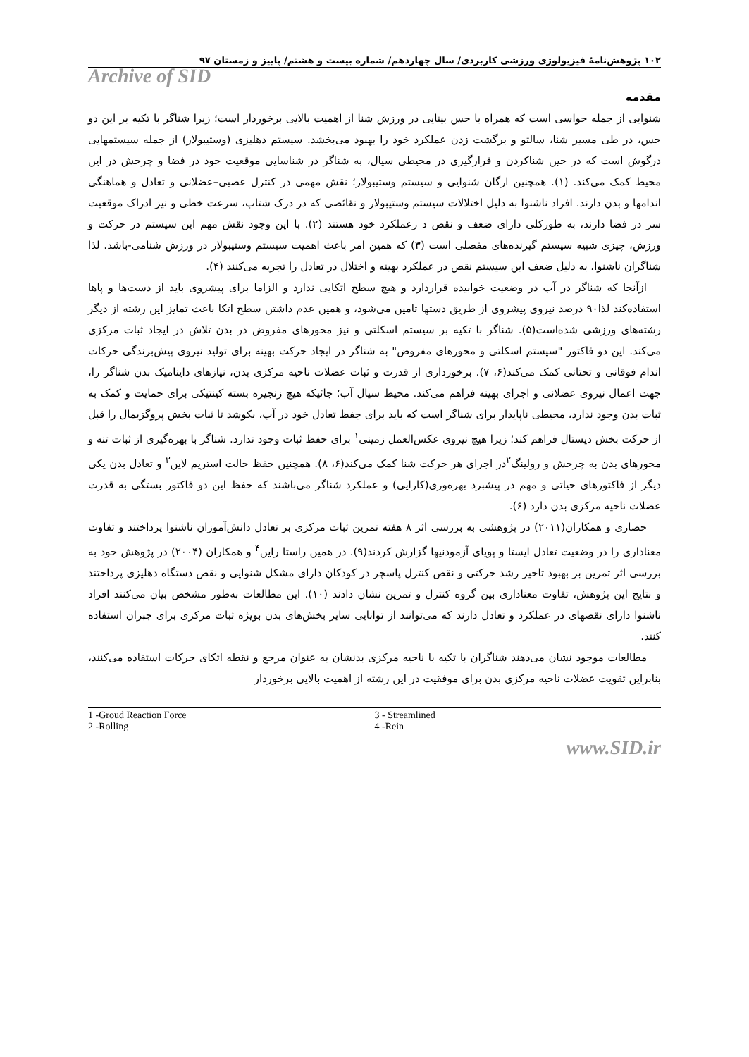۱۰۲ پژوهش‌نامهٔ فیزیولوژی ورزشی کاربردی/ سال چهاردهم/ شماره بیست و هشتم/ پاییز و زمستان ۹۷
Archive of SID
مقدمه
شنوایی از جمله حواسی است که همراه با حس بینایی در ورزش شنا از اهمیت بالایی برخوردار است؛ زیرا شناگر با تکیه بر این دو حس، در طی مسیر شنا، سالتو و برگشت زدن عملکرد خود را بهبود می‌بخشد. سیستم دهلیزی (وستیبولار) از جمله سیستمهایی درگوش است که در حین شناکردن و قرارگیری در محیطی سیال، به شناگر در شناسایی موقعیت خود در فضا و چرخش در این محیط کمک می‌کند. (۱). همچنین ارگان شنوایی و سیستم وستیبولار؛ نقش مهمی در کنترل عصبی–عضلانی و تعادل و هماهنگی اندامها و بدن دارند. افراد ناشنوا به دلیل اختلالات سیستم وستیبولار و نقائصی که در درک شتاب، سرعت خطی و نیز ادراک موقعیت سر در فضا دارند، به طورکلی دارای ضعف و نقص د رعملکرد خود هستند (۲). با این وجود نقش مهم این سیستم در حرکت و ورزش، چیزی شبیه سیستم گیرنده‌های مفصلی است (۳) که همین امر باعث اهمیت سیستم وستیبولار در ورزش شنامی-باشد. لذا شناگران ناشنوا، به دلیل ضعف این سیستم نقص در عملکرد بهینه و اختلال در تعادل را تجربه می‌کنند (۴).
ازآنجا که شناگر در آب در وضعیت خوابیده قراردارد و هیچ سطح اتکایی ندارد و الزاما برای پیشروی باید از دست‌ها و پاها استفاده‌کند لذا۹۰ درصد نیروی پیشروی از طریق دستها تامین می‌شود، و همین عدم داشتن سطح اتکا باعث تمایز این رشته از دیگر رشته‌های ورزشی شده‌است(۵). شناگر با تکیه بر سیستم اسکلتی و نیز محورهای مفروض در بدن تلاش در ایجاد ثبات مرکزی می‌کند. این دو فاکتور "سیستم اسکلتی و محورهای مفروض" به شناگر در ایجاد حرکت بهینه برای تولید نیروی پیش‌برندگی حرکات اندام فوقانی و تحتانی کمک می‌کند(۶، ۷). برخورداری از قدرت و ثبات عضلات ناحیه مرکزی بدن، نیازهای داینامیک بدن شناگر را، جهت اعمال نیروی عضلانی و اجرای بهینه فراهم می‌کند. محیط سیال آب؛ جائیکه هیچ زنجیره بسته کینتیکی برای حمایت و کمک به ثبات بدن وجود ندارد، محیطی ناپایدار برای شناگر است که باید برای جفظ تعادل خود در آب، بکوشد تا ثبات بخش پروگزیمال را قبل از حرکت بخش دیستال فراهم کند؛ زیرا هیچ نیروی عکس‌العمل زمینی<sup>۱</sup> برای حفظ ثبات وجود ندارد. شناگر با بهره‌گیری از ثبات تنه و محورهای بدن به چرخش و رولینگ<sup>۲</sup>در اجرای هر حرکت شنا کمک می‌کند(۶، ۸). همچنین حفظ حالت استریم لاین<sup>۳</sup> و تعادل بدن یکی دیگر از فاکتورهای حیاتی و مهم در پیشبرد بهره‌وری(کارایی) و عملکرد شناگر می‌باشند که حفظ این دو فاکتور بستگی به قدرت عضلات ناحیه مرکزی بدن دارد (۶).
حصاری و همکاران(۲۰۱۱) در پژوهشی به بررسی اثر ۸ هفته تمرین ثبات مرکزی بر تعادل دانش‌آموزان ناشنوا پرداختند و تفاوت معناداری را در وضعیت تعادل ایستا و پویای آزمودنیها گزارش کردند(۹). در همین راستا راین<sup>۴</sup> و همکاران (۲۰۰۴) در پژوهش خود به بررسی اثر تمرین بر بهبود تاخیر رشد حرکتی و نقص کنترل پاسچر در کودکان دارای مشکل شنوایی و نقص دستگاه دهلیزی پرداختند و نتایج این پژوهش، تفاوت معناداری بین گروه کنترل و تمرین نشان دادند (۱۰). این مطالعات به‌طور مشخص بیان می‌کنند افراد ناشنوا دارای نقصهای در عملکرد و تعادل دارند که می‌توانند از توانایی سایر بخش‌های بدن بویژه ثبات مرکزی برای جبران استفاده کنند.
مطالعات موجود نشان می‌دهند شناگران با تکیه با ناحیه مرکزی بدنشان به عنوان مرجع و نقطه اتکای حرکات استفاده می‌کنند، بنابراین تقویت عضلات ناحیه مرکزی بدن برای موفقیت در این رشته از اهمیت بالایی برخوردار
1 -Groud Reaction Force
2 -Rolling
3 - Streamlined
4 -Rein
www.SID.ir